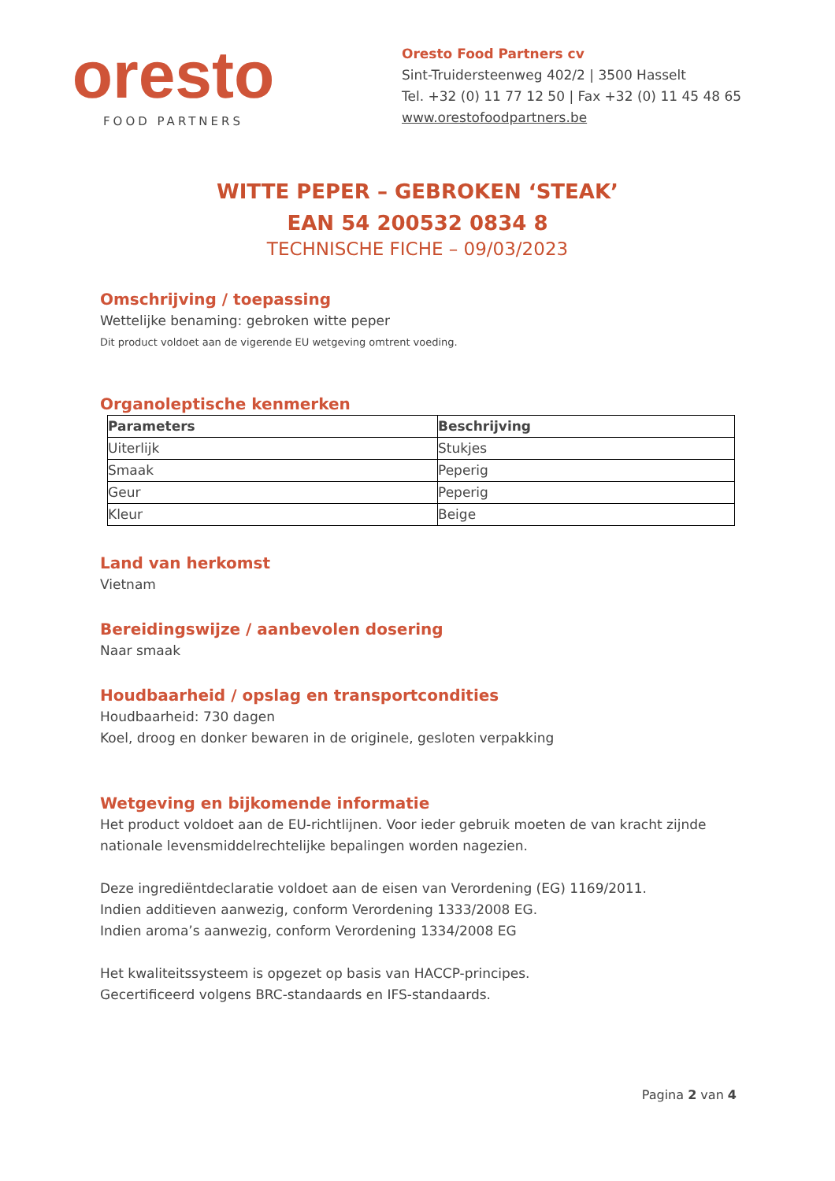oresto
FOOD PARTNERS
Oresto Food Partners cv
Sint-Truidersteenweg 402/2 | 3500 Hasselt
Tel. +32 (0) 11 77 12 50 | Fax +32 (0) 11 45 48 65
www.orestofoodpartners.be
WITTE PEPER – GEBROKEN ‘STEAK’
EAN 54 200532 0834 8
TECHNISCHE FICHE – 09/03/2023
Omschrijving / toepassing
Wettelijke benaming: gebroken witte peper
Dit product voldoet aan de vigerende EU wetgeving omtrent voeding.
Organoleptische kenmerken
| Parameters | Beschrijving |
| --- | --- |
| Uiterlijk | Stukjes |
| Smaak | Peperig |
| Geur | Peperig |
| Kleur | Beige |
Land van herkomst
Vietnam
Bereidingswijze / aanbevolen dosering
Naar smaak
Houdbaarheid / opslag en transportcondities
Houdbaarheid: 730 dagen
Koel, droog en donker bewaren in de originele, gesloten verpakking
Wetgeving en bijkomende informatie
Het product voldoet aan de EU-richtlijnen. Voor ieder gebruik moeten de van kracht zijnde nationale levensmiddelrechtelijke bepalingen worden nagezien.
Deze ingrediëntdeclaratie voldoet aan de eisen van Verordening (EG) 1169/2011.
Indien additieven aanwezig, conform Verordening 1333/2008 EG.
Indien aroma’s aanwezig, conform Verordening 1334/2008 EG
Het kwaliteitssysteem is opgezet op basis van HACCP-principes.
Gecertificeerd volgens BRC-standaards en IFS-standaards.
Pagina 2 van 4